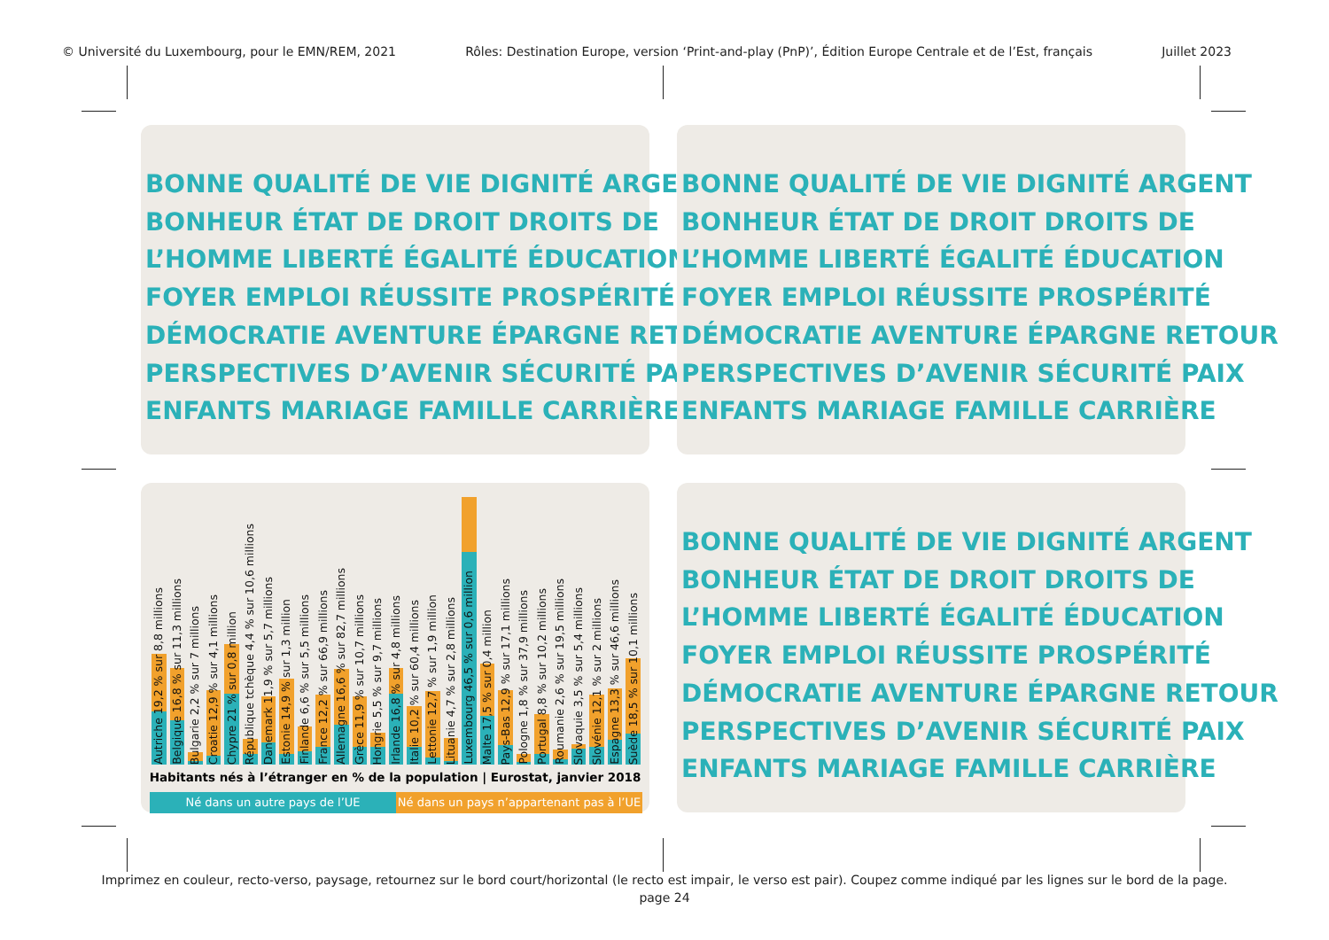© Université du Luxembourg, pour le EMN/REM, 2021 Rôles: Destination Europe, version ‘Print-and-play (PnP)’, Édition Europe Centrale et de l’Est, français Juillet 2023
BONNE QUALITÉ DE VIE DIGNITÉ ARGENT
BONHEUR ÉTAT DE DROIT DROITS DE
L’HOMME LIBERTÉ ÉGALITÉ ÉDUCATION
FOYER EMPLOI RÉUSSITE PROSPÉRITÉ
DÉMOCRATIE AVENTURE ÉPARGNE RETOUR
PERSPECTIVES D’AVENIR SÉCURITÉ PAIX
ENFANTS MARIAGE FAMILLE CARRIÈRE
BONNE QUALITÉ DE VIE DIGNITÉ ARGENT
BONHEUR ÉTAT DE DROIT DROITS DE
L’HOMME LIBERTÉ ÉGALITÉ ÉDUCATION
FOYER EMPLOI RÉUSSITE PROSPÉRITÉ
DÉMOCRATIE AVENTURE ÉPARGNE RETOUR
PERSPECTIVES D’AVENIR SÉCURITÉ PAIX
ENFANTS MARIAGE FAMILLE CARRIÈRE
Autriche 19,2 % sur 8,8 millions
Belgique 16,8 % sur 11,3 millions
Bulgarie 2,2 % sur 7 millions
Croatie 12,9 % sur 4,1 millions
Chypre 21 % sur 0,8 million
République tchèque 4,4 % sur 10,6 millions
Danemark 11,9 % sur 5,7 millions
Estonie 14,9 % sur 1,3 million
Finlande 6,6 % sur 5,5 millions
France 12,2 % sur 66,9 millions
Allemagne 16,6 % sur 82,7 millions
Grèce 11,9 % sur 10,7 millions
Hongrie 5,5 % sur 9,7 millions
Irlande 16,8 % sur 4,8 millions
Italie 10,2 % sur 60,4 millions
Lettonie 12,7 % sur 1,9 million
Lituanie 4,7 % sur 2,8 millions
Luxembourg 46,5 % sur 0,6 million
Malte 17,5 % sur 0,4 million
Pays-Bas 12,9 % sur 17,1 millions
Pologne 1,8 % sur 37,9 millions
Portugal 8,8 % sur 10,2 millions
Roumanie 2,6 % sur 19,5 millions
Slovaquie 3,5 % sur 5,4 millions
Slovénie 12,1 % sur 2 millions
Espagne 13,3 % sur 46,6 millions
Suède 18,5 % sur 10,1 millions
Habitants nés à l’étranger en % de la population | Eurostat, janvier 2018
Né dans un autre pays de l’UE Né dans un pays n’appartenant pas à l’UE
BONNE QUALITÉ DE VIE DIGNITÉ ARGENT
BONHEUR ÉTAT DE DROIT DROITS DE
L’HOMME LIBERTÉ ÉGALITÉ ÉDUCATION
FOYER EMPLOI RÉUSSITE PROSPÉRITÉ
DÉMOCRATIE AVENTURE ÉPARGNE RETOUR
PERSPECTIVES D’AVENIR SÉCURITÉ PAIX
ENFANTS MARIAGE FAMILLE CARRIÈRE
Imprimez en couleur, recto-verso, paysage, retournez sur le bord court/horizontal (le recto est impair, le verso est pair). Coupez comme indiqué par les lignes sur le bord de la page.
page 24